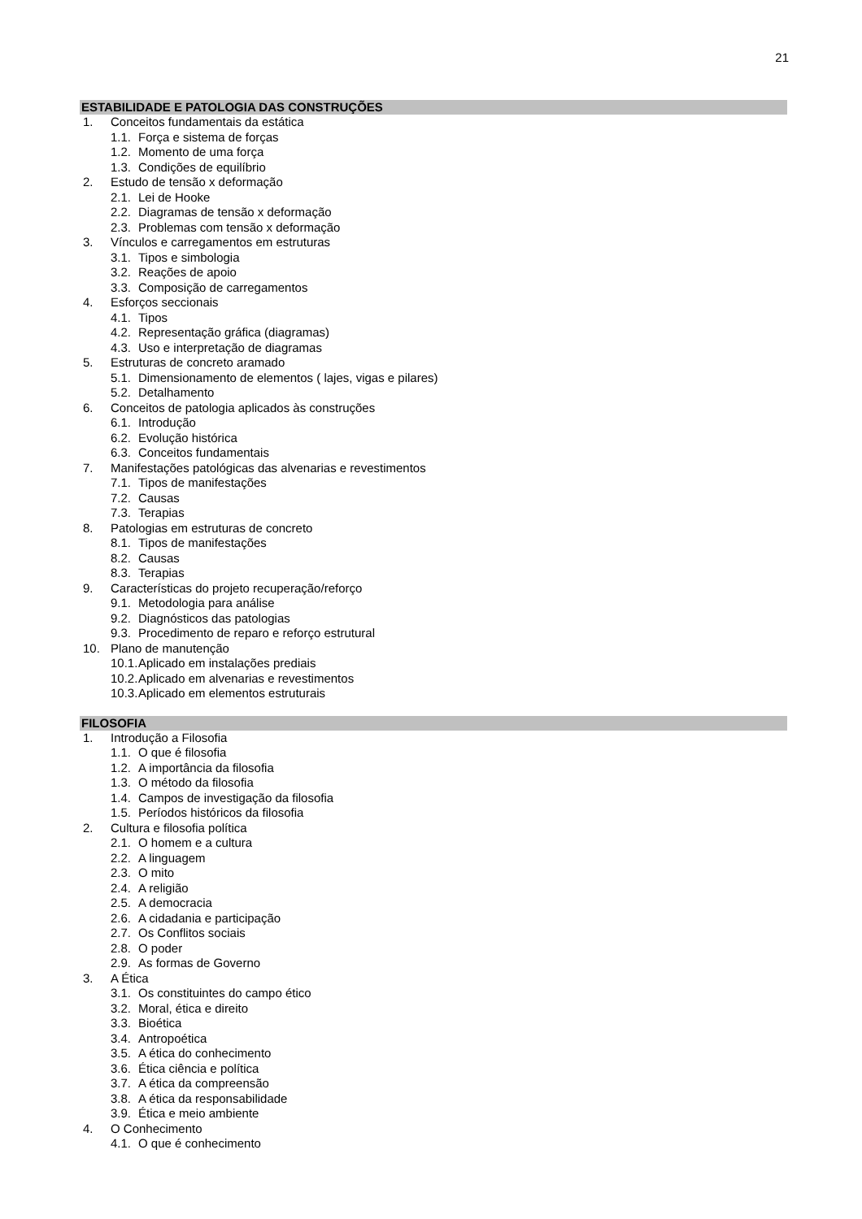21
ESTABILIDADE E PATOLOGIA DAS CONSTRUÇÕES
1. Conceitos fundamentais da estática
1.1. Força e sistema de forças
1.2. Momento de uma força
1.3. Condições de equilíbrio
2. Estudo de tensão x deformação
2.1. Lei de Hooke
2.2. Diagramas de tensão x deformação
2.3. Problemas com tensão x deformação
3. Vínculos e carregamentos em estruturas
3.1. Tipos e simbologia
3.2. Reações de apoio
3.3. Composição de carregamentos
4. Esforços seccionais
4.1. Tipos
4.2. Representação gráfica (diagramas)
4.3. Uso e interpretação de diagramas
5. Estruturas de concreto aramado
5.1. Dimensionamento de elementos ( lajes, vigas e pilares)
5.2. Detalhamento
6. Conceitos de patologia aplicados às construções
6.1. Introdução
6.2. Evolução histórica
6.3. Conceitos fundamentais
7. Manifestações patológicas das alvenarias e revestimentos
7.1. Tipos de manifestações
7.2. Causas
7.3. Terapias
8. Patologias em estruturas de concreto
8.1. Tipos de manifestações
8.2. Causas
8.3. Terapias
9. Características do projeto recuperação/reforço
9.1. Metodologia para análise
9.2. Diagnósticos das patologias
9.3. Procedimento de reparo e reforço estrutural
10. Plano de manutenção
10.1. Aplicado em instalações prediais
10.2. Aplicado em alvenarias e revestimentos
10.3. Aplicado em elementos estruturais
FILOSOFIA
1. Introdução a Filosofia
1.1. O que é filosofia
1.2. A importância da filosofia
1.3. O método da filosofia
1.4. Campos de investigação da filosofia
1.5. Períodos históricos da filosofia
2. Cultura e filosofia política
2.1. O homem e a cultura
2.2. A linguagem
2.3. O mito
2.4. A religião
2.5. A democracia
2.6. A cidadania e participação
2.7. Os Conflitos sociais
2.8. O poder
2.9. As formas de Governo
3. A Ética
3.1. Os constituintes do campo ético
3.2. Moral, ética e direito
3.3. Bioética
3.4. Antropoética
3.5. A ética do conhecimento
3.6. Ética ciência e política
3.7. A ética da compreensão
3.8. A ética da responsabilidade
3.9. Ética e meio ambiente
4. O Conhecimento
4.1. O que é conhecimento